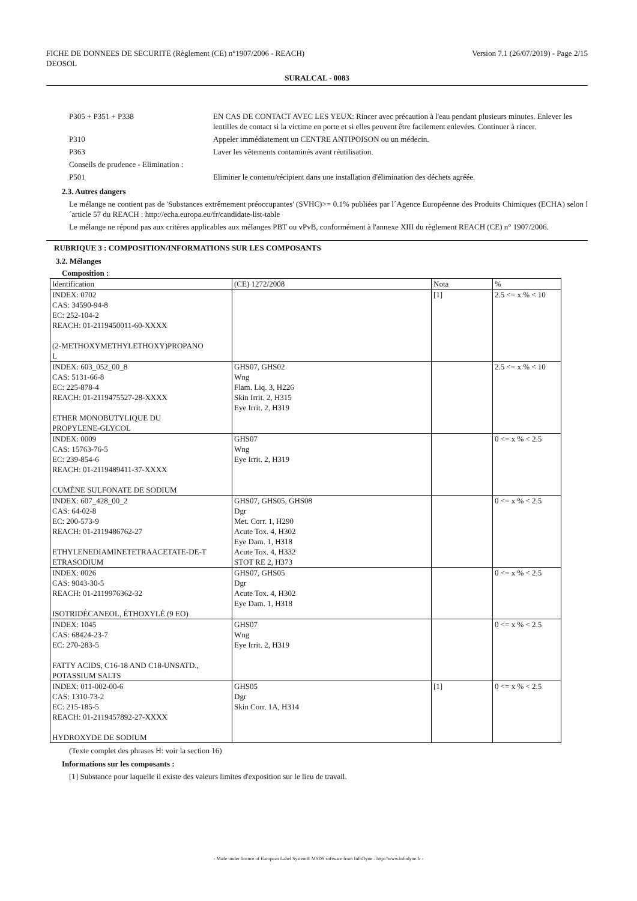FICHE DE DONNEES DE SECURITE (Règlement (CE) n°1907/2006 - REACH)
DEOSOL
Version 7.1 (26/07/2019) - Page 2/15
SURALCAL - 0083
| P305 + P351 + P338 | EN CAS DE CONTACT AVEC LES YEUX: Rincer avec précaution à l'eau pendant plusieurs minutes. Enlever les lentilles de contact si la victime en porte et si elles peuvent être facilement enlevées. Continuer à rincer. |
| P310 | Appeler immédiatement un CENTRE ANTIPOISON ou un médecin. |
| P363 | Laver les vêtements contaminés avant réutilisation. |
| Conseils de prudence - Elimination : | |
| P501 | Eliminer le contenu/récipient dans une installation d'élimination des déchets agréée. |
2.3. Autres dangers
Le mélange ne contient pas de 'Substances extrêmement préoccupantes' (SVHC)>= 0.1% publiées par l´Agence Européenne des Produits Chimiques (ECHA) selon l´article 57 du REACH : http://echa.europa.eu/fr/candidate-list-table
Le mélange ne répond pas aux critères applicables aux mélanges PBT ou vPvB, conformément à l'annexe XIII du règlement REACH (CE) n° 1907/2006.
RUBRIQUE 3 : COMPOSITION/INFORMATIONS SUR LES COMPOSANTS
3.2. Mélanges
Composition :
| Identification | (CE) 1272/2008 | Nota | % |
| INDEX: 0702 CAS: 34590-94-8 EC: 252-104-2 REACH: 01-2119450011-60-XXXX (2-METHOXYMETHYLETHOXY)PROPANO L | | [1] | 2.5 <= x % < 10 |
| INDEX: 603_052_00_8 CAS: 5131-66-8 EC: 225-878-4 REACH: 01-2119475527-28-XXXX ETHER MONOBUTYLIQUE DU PROPYLENE-GLYCOL | GHS07, GHS02 Wng Flam. Liq. 3, H226 Skin Irrit. 2, H315 Eye Irrit. 2, H319 | | 2.5 <= x % < 10 |
| INDEX: 0009 CAS: 15763-76-5 EC: 239-854-6 REACH: 01-2119489411-37-XXXX CUMÈNE SULFONATE DE SODIUM | GHS07 Wng Eye Irrit. 2, H319 | | 0 <= x % < 2.5 |
| INDEX: 607_428_00_2 CAS: 64-02-8 EC: 200-573-9 REACH: 01-2119486762-27 ETHYLENEDIAMINETETRAACETATE-DE-T ETRASODIUM | GHS07, GHS05, GHS08 Dgr Met. Corr. 1, H290 Acute Tox. 4, H302 Eye Dam. 1, H318 Acute Tox. 4, H332 STOT RE 2, H373 | | 0 <= x % < 2.5 |
| INDEX: 0026 CAS: 9043-30-5 REACH: 01-2119976362-32 ISOTRIDÉCANEOL, ÉTHOXYLÉ (9 EO) | GHS07, GHS05 Dgr Acute Tox. 4, H302 Eye Dam. 1, H318 | | 0 <= x % < 2.5 |
| INDEX: 1045 CAS: 68424-23-7 EC: 270-283-5 FATTY ACIDS, C16-18 AND C18-UNSATD., POTASSIUM SALTS | GHS07 Wng Eye Irrit. 2, H319 | | 0 <= x % < 2.5 |
| INDEX: 011-002-00-6 CAS: 1310-73-2 EC: 215-185-5 REACH: 01-2119457892-27-XXXX HYDROXYDE DE SODIUM | GHS05 Dgr Skin Corr. 1A, H314 | [1] | 0 <= x % < 2.5 |
(Texte complet des phrases H: voir la section 16)
Informations sur les composants :
[1] Substance pour laquelle il existe des valeurs limites d'exposition sur le lieu de travail.
- Made under licence of European Label System® MSDS software from InfoDyne - http://www.infodyne.fr -